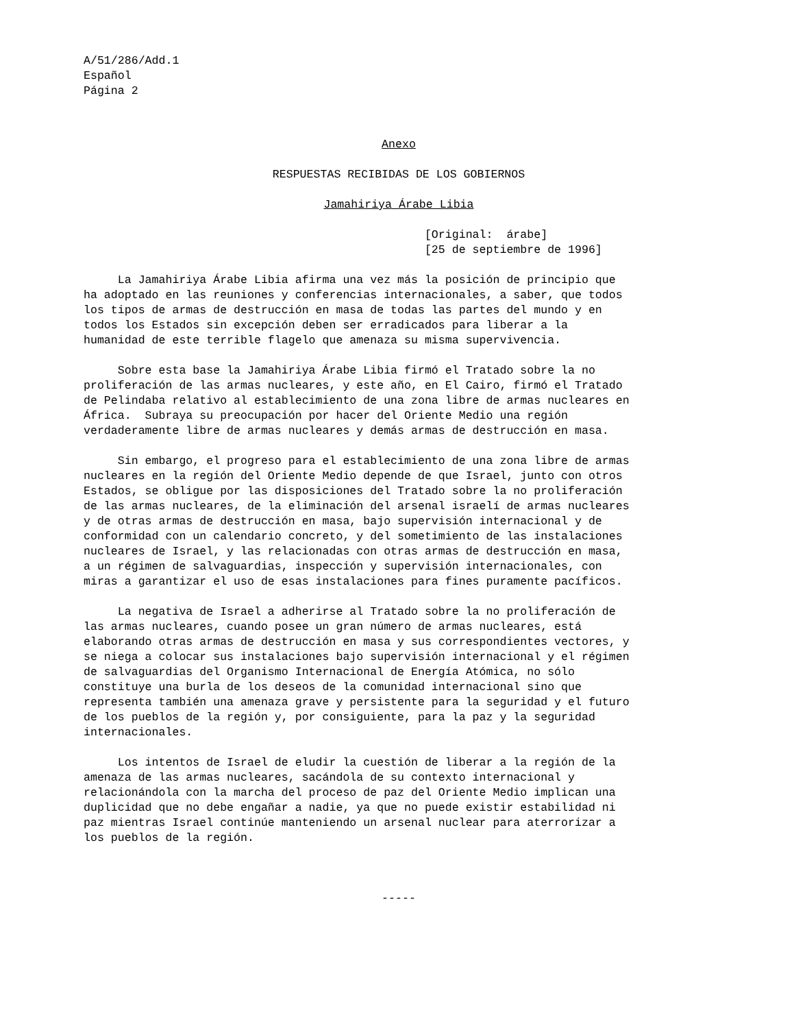A/51/286/Add.1
Español
Página 2
Anexo
RESPUESTAS RECIBIDAS DE LOS GOBIERNOS
Jamahiriya Árabe Libia
                                                  [Original:  árabe]
                                                  [25 de septiembre de 1996]
     La Jamahiriya Árabe Libia afirma una vez más la posición de principio que
ha adoptado en las reuniones y conferencias internacionales, a saber, que todos
los tipos de armas de destrucción en masa de todas las partes del mundo y en
todos los Estados sin excepción deben ser erradicados para liberar a la
humanidad de este terrible flagelo que amenaza su misma supervivencia.

     Sobre esta base la Jamahiriya Árabe Libia firmó el Tratado sobre la no
proliferación de las armas nucleares, y este año, en El Cairo, firmó el Tratado
de Pelindaba relativo al establecimiento de una zona libre de armas nucleares en
África.  Subraya su preocupación por hacer del Oriente Medio una región
verdaderamente libre de armas nucleares y demás armas de destrucción en masa.

     Sin embargo, el progreso para el establecimiento de una zona libre de armas
nucleares en la región del Oriente Medio depende de que Israel, junto con otros
Estados, se obligue por las disposiciones del Tratado sobre la no proliferación
de las armas nucleares, de la eliminación del arsenal israelí de armas nucleares
y de otras armas de destrucción en masa, bajo supervisión internacional y de
conformidad con un calendario concreto, y del sometimiento de las instalaciones
nucleares de Israel, y las relacionadas con otras armas de destrucción en masa,
a un régimen de salvaguardias, inspección y supervisión internacionales, con
miras a garantizar el uso de esas instalaciones para fines puramente pacíficos.

     La negativa de Israel a adherirse al Tratado sobre la no proliferación de
las armas nucleares, cuando posee un gran número de armas nucleares, está
elaborando otras armas de destrucción en masa y sus correspondientes vectores, y
se niega a colocar sus instalaciones bajo supervisión internacional y el régimen
de salvaguardias del Organismo Internacional de Energía Atómica, no sólo
constituye una burla de los deseos de la comunidad internacional sino que
representa también una amenaza grave y persistente para la seguridad y el futuro
de los pueblos de la región y, por consiguiente, para la paz y la seguridad
internacionales.

     Los intentos de Israel de eludir la cuestión de liberar a la región de la
amenaza de las armas nucleares, sacándola de su contexto internacional y
relacionándola con la marcha del proceso de paz del Oriente Medio implican una
duplicidad que no debe engañar a nadie, ya que no puede existir estabilidad ni
paz mientras Israel continúe manteniendo un arsenal nuclear para aterrorizar a
los pueblos de la región.
-----